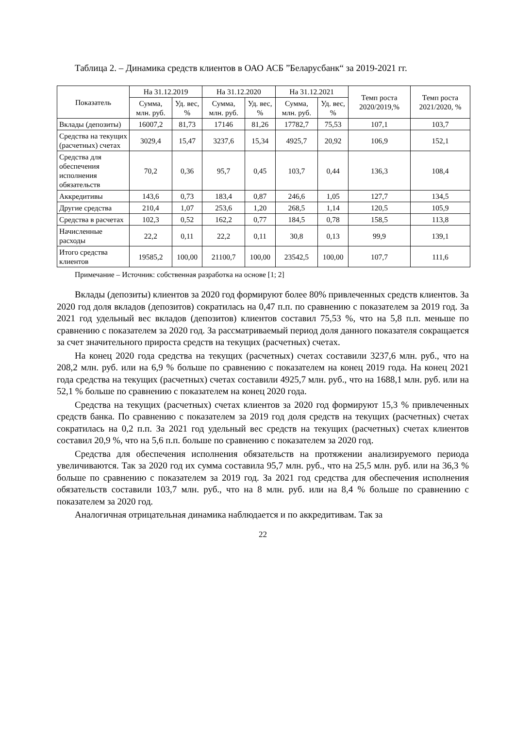Таблица 2. – Динамика средств клиентов в ОАО АСБ ”Беларусбанк“ за 2019-2021 гг.
| Показатель | На 31.12.2019 | | На 31.12.2020 | | На 31.12.2021 | | Темп роста 2020/2019,% | Темп роста 2021/2020, % |
| --- | --- | --- | --- | --- | --- | --- | --- | --- |
| | Сумма, млн. руб. | Уд. вес, % | Сумма, млн. руб. | Уд. вес, % | Сумма, млн. руб. | Уд. вес, % | | |
| Вклады (депозиты) | 16007,2 | 81,73 | 17146 | 81,26 | 17782,7 | 75,53 | 107,1 | 103,7 |
| Средства на текущих (расчетных) счетах | 3029,4 | 15,47 | 3237,6 | 15,34 | 4925,7 | 20,92 | 106,9 | 152,1 |
| Средства для обеспечения исполнения обязательств | 70,2 | 0,36 | 95,7 | 0,45 | 103,7 | 0,44 | 136,3 | 108,4 |
| Аккредитивы | 143,6 | 0,73 | 183,4 | 0,87 | 246,6 | 1,05 | 127,7 | 134,5 |
| Другие средства | 210,4 | 1,07 | 253,6 | 1,20 | 268,5 | 1,14 | 120,5 | 105,9 |
| Средства в расчетах | 102,3 | 0,52 | 162,2 | 0,77 | 184,5 | 0,78 | 158,5 | 113,8 |
| Начисленные расходы | 22,2 | 0,11 | 22,2 | 0,11 | 30,8 | 0,13 | 99,9 | 139,1 |
| Итого средства клиентов | 19585,2 | 100,00 | 21100,7 | 100,00 | 23542,5 | 100,00 | 107,7 | 111,6 |
Примечание – Источник: собственная разработка на основе [1; 2]
Вклады (депозиты) клиентов за 2020 год формируют более 80% привлеченных средств клиентов. За 2020 год доля вкладов (депозитов) сократилась на 0,47 п.п. по сравнению с показателем за 2019 год. За 2021 год удельный вес вкладов (депозитов) клиентов составил 75,53 %, что на 5,8 п.п. меньше по сравнению с показателем за 2020 год. За рассматриваемый период доля данного показателя сокращается за счет значительного прироста средств на текущих (расчетных) счетах.
На конец 2020 года средства на текущих (расчетных) счетах составили 3237,6 млн. руб., что на 208,2 млн. руб. или на 6,9 % больше по сравнению с показателем на конец 2019 года. На конец 2021 года средства на текущих (расчетных) счетах составили 4925,7 млн. руб., что на 1688,1 млн. руб. или на 52,1 % больше по сравнению с показателем на конец 2020 года.
Средства на текущих (расчетных) счетах клиентов за 2020 год формируют 15,3 % привлеченных средств банка. По сравнению с показателем за 2019 год доля средств на текущих (расчетных) счетах сократилась на 0,2 п.п. За 2021 год удельный вес средств на текущих (расчетных) счетах клиентов составил 20,9 %, что на 5,6 п.п. больше по сравнению с показателем за 2020 год.
Средства для обеспечения исполнения обязательств на протяжении анализируемого периода увеличиваются. Так за 2020 год их сумма составила 95,7 млн. руб., что на 25,5 млн. руб. или на 36,3 % больше по сравнению с показателем за 2019 год. За 2021 год средства для обеспечения исполнения обязательств составили 103,7 млн. руб., что на 8 млн. руб. или на 8,4 % больше по сравнению с показателем за 2020 год.
Аналогичная отрицательная динамика наблюдается и по аккредитивам. Так за
22